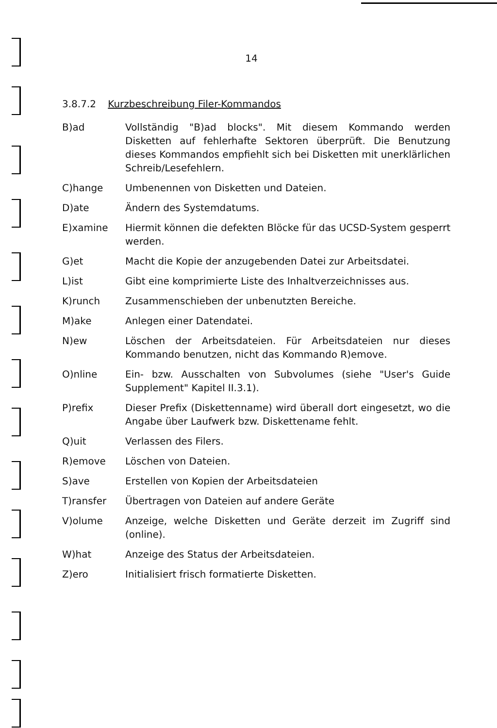14
3.8.7.2 Kurzbeschreibung Filer-Kommandos
B)ad Vollständig "B)ad blocks". Mit diesem Kommando werden Disketten auf fehlerhafte Sektoren überprüft. Die Benutzung dieses Kommandos empfiehlt sich bei Disketten mit unerklärlichen Schreib/Lesefehlern.
C)hange Umbenennen von Disketten und Dateien.
D)ate Ändern des Systemdatums.
E)xamine Hiermit können die defekten Blöcke für das UCSD-System gesperrt werden.
G)et Macht die Kopie der anzugebenden Datei zur Arbeitsdatei.
L)ist Gibt eine komprimierte Liste des Inhaltverzeichnisses aus.
K)runch Zusammenschieben der unbenutzten Bereiche.
M)ake Anlegen einer Datendatei.
N)ew Löschen der Arbeitsdateien. Für Arbeitsdateien nur dieses Kommando benutzen, nicht das Kommando R)emove.
O)nline Ein- bzw. Ausschalten von Subvolumes (siehe "User's Guide Supplement" Kapitel II.3.1).
P)refix Dieser Prefix (Diskettenname) wird überall dort eingesetzt, wo die Angabe über Laufwerk bzw. Diskettename fehlt.
Q)uit Verlassen des Filers.
R)emove Löschen von Dateien.
S)ave Erstellen von Kopien der Arbeitsdateien
T)ransfer Übertragen von Dateien auf andere Geräte
V)olume Anzeige, welche Disketten und Geräte derzeit im Zugriff sind (online).
W)hat Anzeige des Status der Arbeitsdateien.
Z)ero Initialisiert frisch formatierte Disketten.